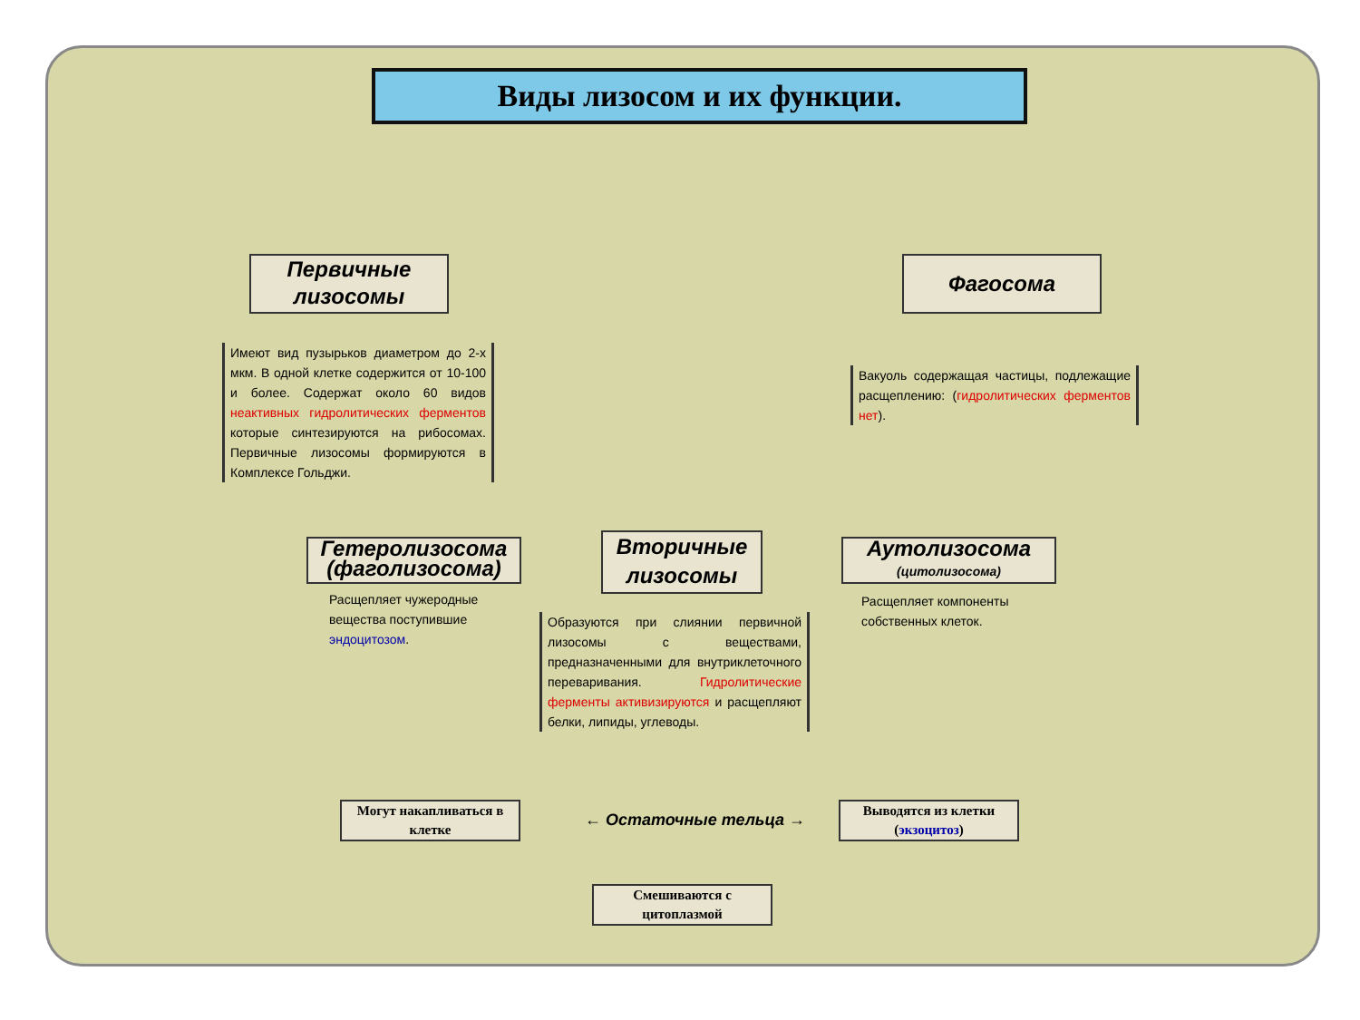Виды лизосом и их функции.
Первичные лизосомы
Фагосома
Имеют вид пузырьков диаметром до 2-х мкм. В одной клетке содержится от 10-100 и более. Содержат около 60 видов неактивных гидролитических ферментов которые синтезируются на рибосомах. Первичные лизосомы формируются в Комплексе Гольджи.
Вакуоль содержащая частицы, подлежащие расщеплению: (гидролитических ферментов нет).
Гетеролизосома (фаголизосома)
Вторичные лизосомы
Аутолизосома
(цитолизосома)
Расщепляет чужеродные вещества поступившие эндоцитозом.
Расщепляет компоненты собственных клеток.
Образуются при слиянии первичной лизосомы с веществами, предназначенными для внутриклеточного переваривания. Гидролитические ферменты активизируются и расщепляют белки, липиды, углеводы.
Могут накапливаться в клетке
← Остаточные тельца →
Выводятся из клетки (экзоцитоз)
Смешиваются с цитоплазмой